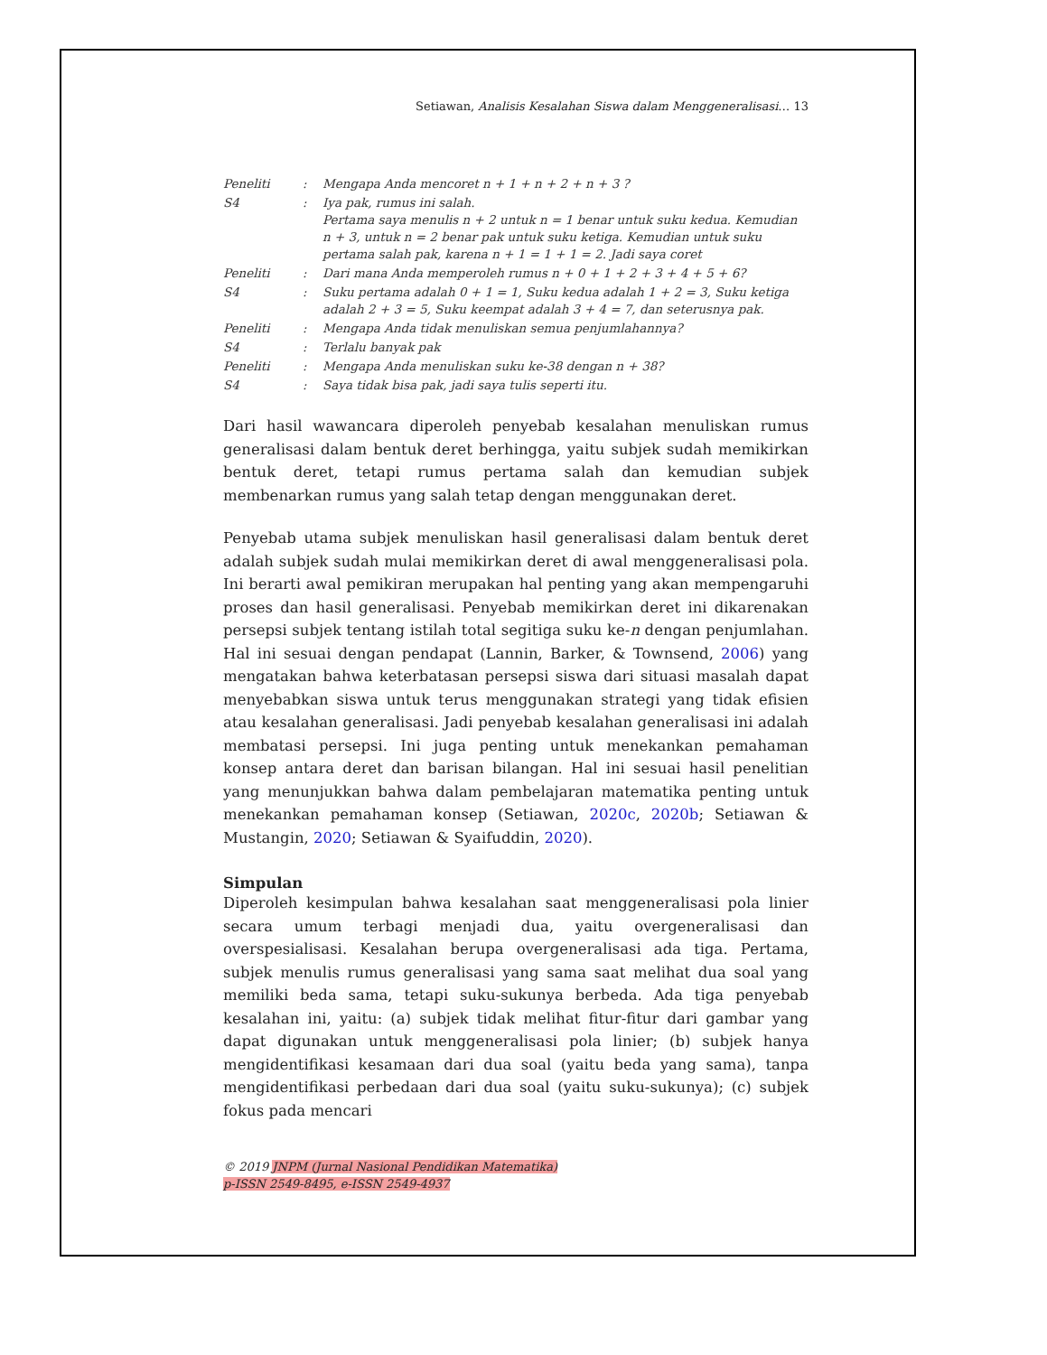Setiawan, Analisis Kesalahan Siswa dalam Menggeneralisasi… 13
| Peneliti | : | Mengapa Anda mencoret n + 1 + n + 2 + n + 3 ? |
| S4 | : | Iya pak, rumus ini salah. Pertama saya menulis n + 2 untuk n = 1 benar untuk suku kedua. Kemudian n + 3, untuk n = 2 benar pak untuk suku ketiga. Kemudian untuk suku pertama salah pak, karena n + 1 = 1 + 1 = 2. Jadi saya coret |
| Peneliti | : | Dari mana Anda memperoleh rumus n + 0 + 1 + 2 + 3 + 4 + 5 + 6? |
| S4 | : | Suku pertama adalah 0 + 1 = 1, Suku kedua adalah 1 + 2 = 3, Suku ketiga adalah 2 + 3 = 5, Suku keempat adalah 3 + 4 = 7, dan seterusnya pak. |
| Peneliti | : | Mengapa Anda tidak menuliskan semua penjumlahannya? |
| S4 | : | Terlalu banyak pak |
| Peneliti | : | Mengapa Anda menuliskan suku ke-38 dengan n + 38? |
| S4 | : | Saya tidak bisa pak, jadi saya tulis seperti itu. |
Dari hasil wawancara diperoleh penyebab kesalahan menuliskan rumus generalisasi dalam bentuk deret berhingga, yaitu subjek sudah memikirkan bentuk deret, tetapi rumus pertama salah dan kemudian subjek membenarkan rumus yang salah tetap dengan menggunakan deret.
Penyebab utama subjek menuliskan hasil generalisasi dalam bentuk deret adalah subjek sudah mulai memikirkan deret di awal menggeneralisasi pola. Ini berarti awal pemikiran merupakan hal penting yang akan mempengaruhi proses dan hasil generalisasi. Penyebab memikirkan deret ini dikarenakan persepsi subjek tentang istilah total segitiga suku ke-n dengan penjumlahan. Hal ini sesuai dengan pendapat (Lannin, Barker, & Townsend, 2006) yang mengatakan bahwa keterbatasan persepsi siswa dari situasi masalah dapat menyebabkan siswa untuk terus menggunakan strategi yang tidak efisien atau kesalahan generalisasi. Jadi penyebab kesalahan generalisasi ini adalah membatasi persepsi. Ini juga penting untuk menekankan pemahaman konsep antara deret dan barisan bilangan. Hal ini sesuai hasil penelitian yang menunjukkan bahwa dalam pembelajaran matematika penting untuk menekankan pemahaman konsep (Setiawan, 2020c, 2020b; Setiawan & Mustangin, 2020; Setiawan & Syaifuddin, 2020).
Simpulan
Diperoleh kesimpulan bahwa kesalahan saat menggeneralisasi pola linier secara umum terbagi menjadi dua, yaitu overgeneralisasi dan overspesialisasi. Kesalahan berupa overgeneralisasi ada tiga. Pertama, subjek menulis rumus generalisasi yang sama saat melihat dua soal yang memiliki beda sama, tetapi suku-sukunya berbeda. Ada tiga penyebab kesalahan ini, yaitu: (a) subjek tidak melihat fitur-fitur dari gambar yang dapat digunakan untuk menggeneralisasi pola linier; (b) subjek hanya mengidentifikasi kesamaan dari dua soal (yaitu beda yang sama), tanpa mengidentifikasi perbedaan dari dua soal (yaitu suku-sukunya); (c) subjek fokus pada mencari
© 2019 JNPM (Jurnal Nasional Pendidikan Matematika)
p-ISSN 2549-8495, e-ISSN 2549-4937